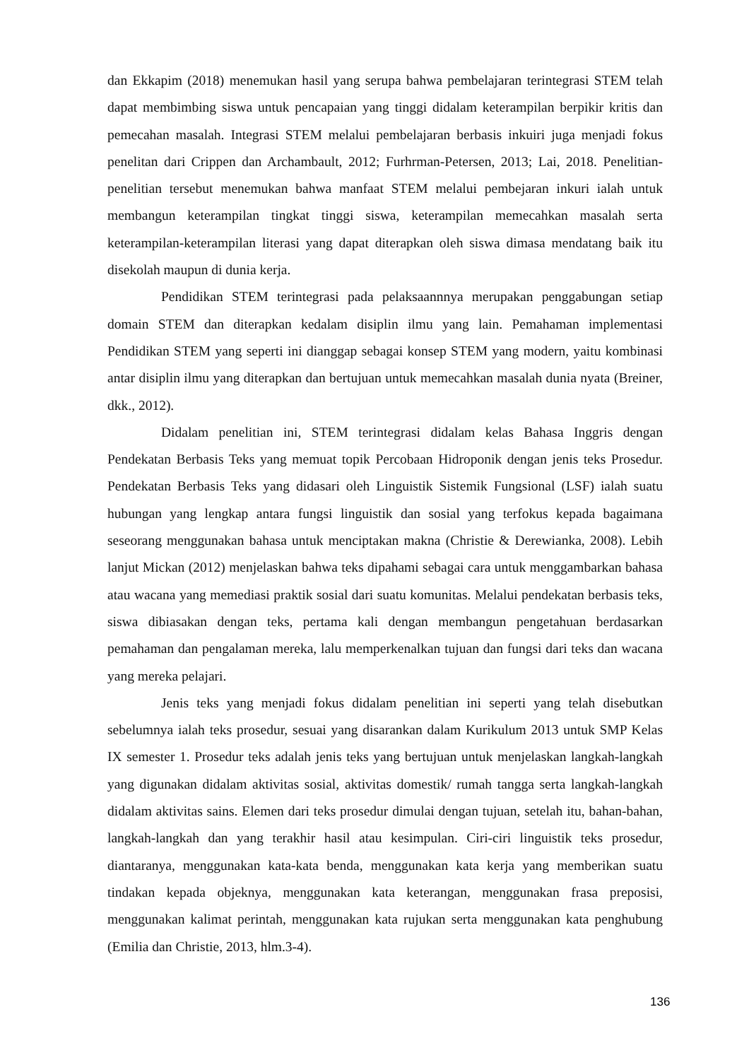dan Ekkapim (2018) menemukan hasil yang serupa bahwa pembelajaran terintegrasi STEM telah dapat membimbing siswa untuk pencapaian yang tinggi didalam keterampilan berpikir kritis dan pemecahan masalah. Integrasi STEM melalui pembelajaran berbasis inkuiri juga menjadi fokus penelitan dari Crippen dan Archambault, 2012; Furhrman-Petersen, 2013; Lai, 2018. Penelitian-penelitian tersebut menemukan bahwa manfaat STEM melalui pembejaran inkuri ialah untuk membangun keterampilan tingkat tinggi siswa, keterampilan memecahkan masalah serta keterampilan-keterampilan literasi yang dapat diterapkan oleh siswa dimasa mendatang baik itu disekolah maupun di dunia kerja.
Pendidikan STEM terintegrasi pada pelaksaannnya merupakan penggabungan setiap domain STEM dan diterapkan kedalam disiplin ilmu yang lain. Pemahaman implementasi Pendidikan STEM yang seperti ini dianggap sebagai konsep STEM yang modern, yaitu kombinasi antar disiplin ilmu yang diterapkan dan bertujuan untuk memecahkan masalah dunia nyata (Breiner, dkk., 2012).
Didalam penelitian ini, STEM terintegrasi didalam kelas Bahasa Inggris dengan Pendekatan Berbasis Teks yang memuat topik Percobaan Hidroponik dengan jenis teks Prosedur. Pendekatan Berbasis Teks yang didasari oleh Linguistik Sistemik Fungsional (LSF) ialah suatu hubungan yang lengkap antara fungsi linguistik dan sosial yang terfokus kepada bagaimana seseorang menggunakan bahasa untuk menciptakan makna (Christie & Derewianka, 2008). Lebih lanjut Mickan (2012) menjelaskan bahwa teks dipahami sebagai cara untuk menggambarkan bahasa atau wacana yang memediasi praktik sosial dari suatu komunitas. Melalui pendekatan berbasis teks, siswa dibiasakan dengan teks, pertama kali dengan membangun pengetahuan berdasarkan pemahaman dan pengalaman mereka, lalu memperkenalkan tujuan dan fungsi dari teks dan wacana yang mereka pelajari.
Jenis teks yang menjadi fokus didalam penelitian ini seperti yang telah disebutkan sebelumnya ialah teks prosedur, sesuai yang disarankan dalam Kurikulum 2013 untuk SMP Kelas IX semester 1. Prosedur teks adalah jenis teks yang bertujuan untuk menjelaskan langkah-langkah yang digunakan didalam aktivitas sosial, aktivitas domestik/ rumah tangga serta langkah-langkah didalam aktivitas sains. Elemen dari teks prosedur dimulai dengan tujuan, setelah itu, bahan-bahan, langkah-langkah dan yang terakhir hasil atau kesimpulan. Ciri-ciri linguistik teks prosedur, diantaranya, menggunakan kata-kata benda, menggunakan kata kerja yang memberikan suatu tindakan kepada objeknya, menggunakan kata keterangan, menggunakan frasa preposisi, menggunakan kalimat perintah, menggunakan kata rujukan serta menggunakan kata penghubung (Emilia dan Christie, 2013, hlm.3-4).
136